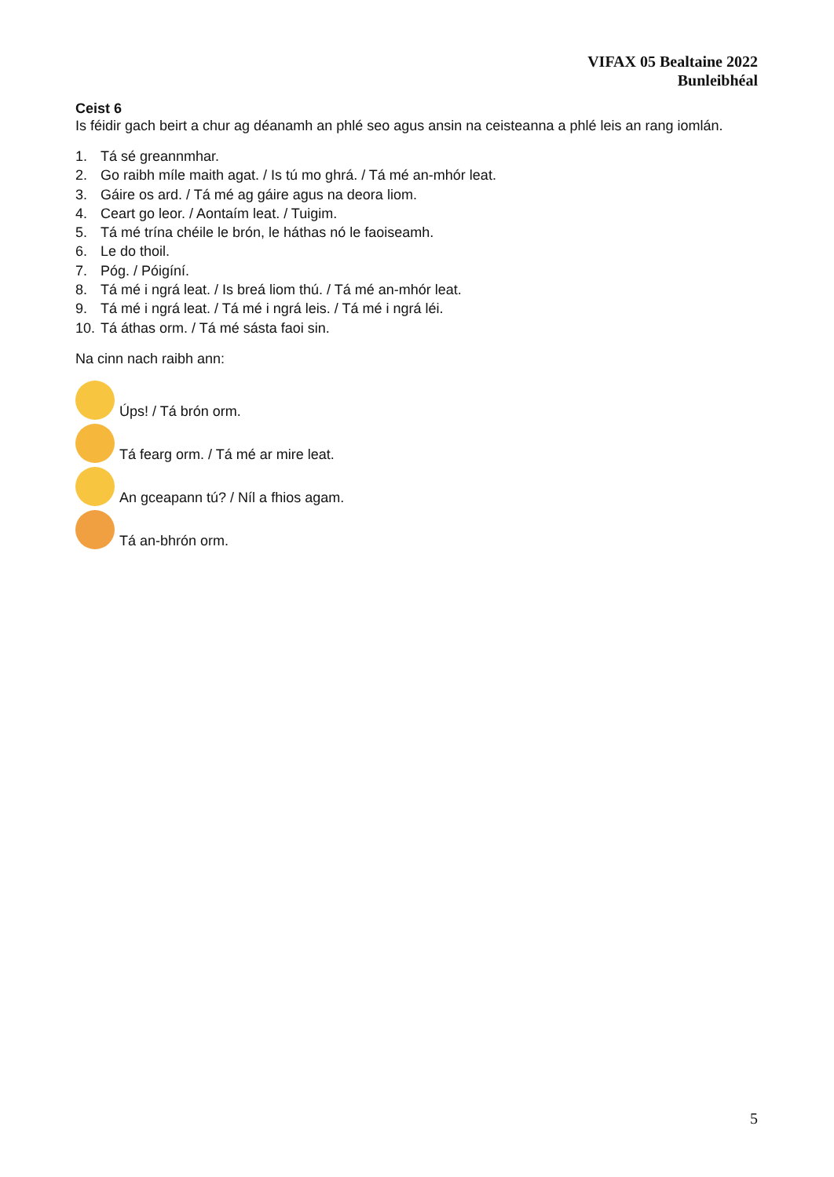VIFAX 05 Bealtaine 2022
Bunleibhéal
Ceist 6
Is féidir gach beirt a chur ag déanamh an phlé seo agus ansin na ceisteanna a phlé leis an rang iomlán.
1. Tá sé greannmhar.
2. Go raibh míle maith agat. / Is tú mo ghrá. / Tá mé an-mhór leat.
3. Gáire os ard. / Tá mé ag gáire agus na deora liom.
4. Ceart go leor. / Aontaím leat. / Tuigim.
5. Tá mé trína chéile le brón, le háthas nó le faoiseamh.
6. Le do thoil.
7. Póg. / Póigíní.
8. Tá mé i ngrá leat. / Is breá liom thú. / Tá mé an-mhór leat.
9. Tá mé i ngrá leat. / Tá mé i ngrá leis. / Tá mé i ngrá léi.
10. Tá áthas orm. / Tá mé sásta faoi sin.
Na cinn nach raibh ann:
Úps! / Tá brón orm.
Tá fearg orm. / Tá mé ar mire leat.
An gceapann tú? / Níl a fhios agam.
Tá an-bhrón orm.
5